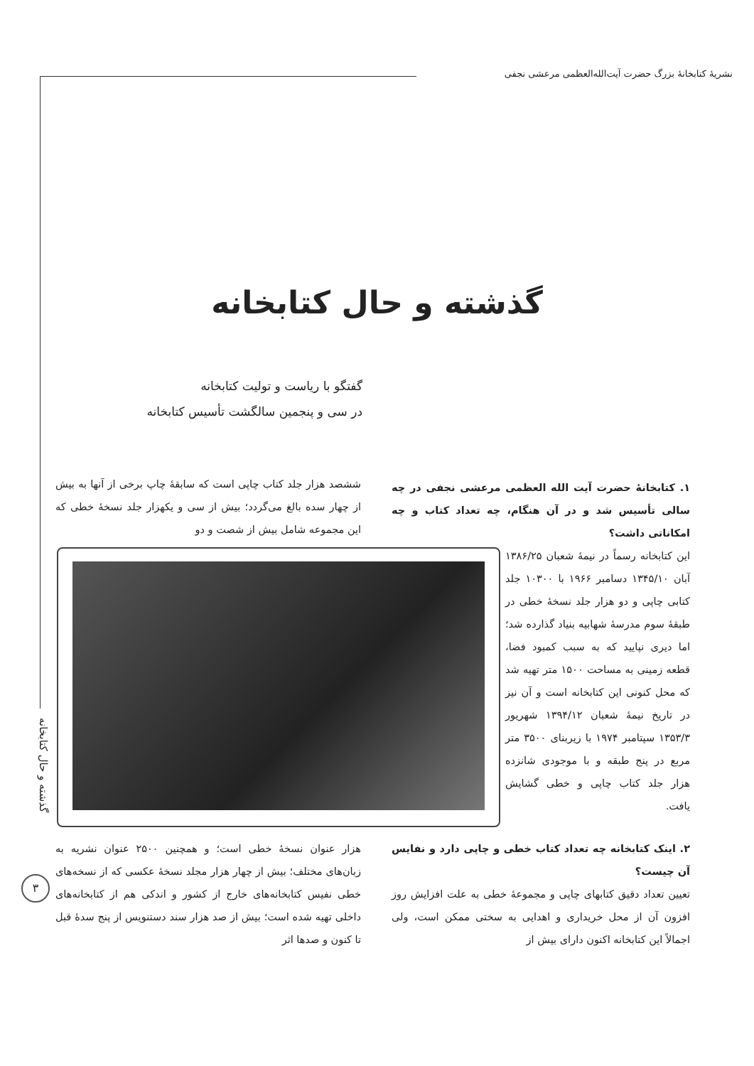نشریهٔ کتابخانهٔ بزرگ حضرت آیت‌الله‌العظمی مرعشی نجفی
گذشته و حال کتابخانه
گفتگو با ریاست و تولیت کتابخانه
در سی و پنجمین سالگشت تأسیس کتابخانه
۱. کتابخانهٔ حضرت آیت الله العظمی مرعشی نجفی در چه سالی تأسیس شد و در آن هنگام، چه تعداد کتاب و چه امکاناتی داشت؟
این کتابخانه رسماً در نیمهٔ شعبان ۱۳۸۶/۲۵ آبان ۱۳۴۵/۱۰ دسامبر ۱۹۶۶ با ۱۰۳۰۰ جلد کتابی چاپی و دو هزار جلد نسخهٔ خطی در طبقهٔ سوم مدرسهٔ شهابیه بنیاد گذارده شد؛ اما دیری نپایید که به سبب کمبود فضا، قطعه زمینی به مساحت ۱۵۰۰ متر تهیه شد که محل کنونی این کتابخانه است و آن نیز در تاریخ نیمهٔ شعبان ۱۳۹۴/۱۲ شهریور ۱۳۵۳/۳ سپتامبر ۱۹۷۴ با زیربنای ۳۵۰۰ متر مربع در پنج طبقه و با موجودی شانزده هزار جلد کتاب چاپی و خطی گشایش یافت.
ششصد هزار جلد کتاب چاپی است که سابقهٔ چاپ برخی از آنها به بیش از چهار سده بالغ می‌گردد؛ بیش از سی و یکهزار جلد نسخهٔ خطی که این مجموعه شامل بیش از شصت و دو
۲. اینک کتابخانه چه تعداد کتاب خطی و چاپی دارد و نفایس آن چیست؟
تعیین تعداد دقیق کتابهای چاپی و مجموعهٔ خطی به علت افزایش روز افزون آن از محل خریداری و اهدایی به سختی ممکن است، ولی اجمالاً این کتابخانه اکنون دارای بیش از
هزار عنوان نسخهٔ خطی است؛ و همچنین ۲۵۰۰ عنوان نشریه به زبان‌های مختلف؛ بیش از چهار هزار مجلد نسخهٔ عکسی که از نسخه‌های خطی نفیس کتابخانه‌های خارج از کشور و اندکی هم از کتابخانه‌های داخلی تهیه شده است؛ بیش از صد هزار سند دستنویس از پنج سدهٔ قبل تا کنون و صدها اثر
گذشته و حال کتابخانه
۳